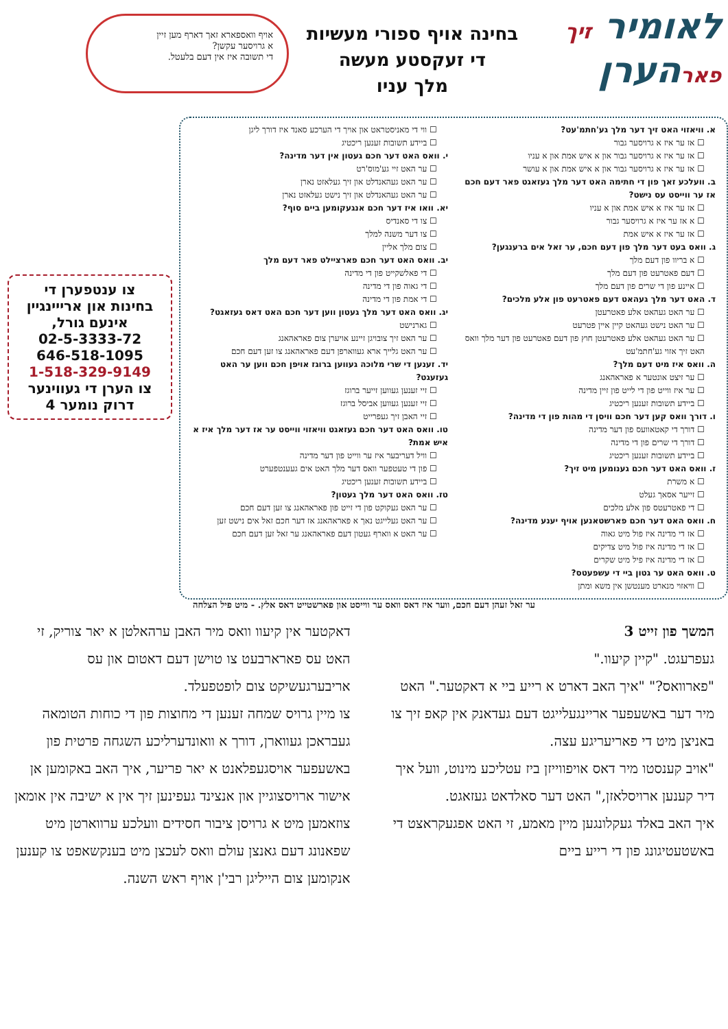לאומיר זיך
פארהערן
בחינה אויף ספורי מעשיות
די זעקסטע מעשה
מלך עניו
אויף וואספארא זאך דארף מען זיין
א גרויסער עקשן?
די תשובה איז אין דעם בלעטל.
א. וויאזוי האט זיך דער מלך גע'חתמ'עט?
☐ אז ער איז א גרויסער גבור
☐ אז ער איז א גרויסער גבור און א איש אמת און א עניו
☐ אז ער איז א גרויסער גבור און א איש אמת און א עושר
ב. וועלכע זאך פון די חתימה האט דער מלך געזאגט פאר דעם חכם אז ער ווייסט עס נישט?
☐ אז ער איז א איש אמת און א עניו
☐ א אז ער איז א גרויסער גבור
☐ אז ער איז א איש אמת
ג. וואס בעט דער מלך פון דעם חכם, ער זאל אים ברענגען?
☐ א בריוו פון דעם מלך
☐ דעם פאטרעט פון דעם מלך
☐ איינע פון די שרים פון דעם מלך
ד. האט דער מלך געהאט דעם פאטרעט פון אלע מלכים?
☐ ער האט געהאט אלע פאטרעטן
☐ ער האט נישט געהאט קיין איין פטרעט
☐ ער האט געהאט אלע פאטרעטן חוץ פון דעם פאטרעט פון דער מלך וואס האט זיך אזוי גע'חתמ'עט
ה. וואס איז מיט דעם מלך?
☐ ער זיצט אונטער א פאראהאנג
☐ ער איז ווייט פון די לייט פון זיין מדינה
☐ ביידע תשובות זענען ריכטיג
ו. דורך וואס קען דער חכם וויסן די מהות פון די מדינה?
☐ דורך די קאטאוועס פון דער מדינה
☐ דורך די שרים פון די מדינה
☐ ביידע תשובות זענען ריכטיג
ז. וואס האט דער חכם גענומען מיט זיך?
☐ א משרת
☐ זייער אסאך געלט
☐ די פאטרעטס פון אלע מלכים
ח. וואס האט דער חכם פארשטאנען אויף יענע מדינה?
☐ אז די מדינה איז פול מיט גאוה
☐ אז די מדינה איז פול מיט צדיקים
☐ אז די מדינה איז פיל מיט שקרים
ט. וואס האט ער גטון ביי די עשפעטס?
☐ וויאזוי מנארט מענטשן אין משא ומתן
☐ ווי די מאניסטראט און אויך די הערכע סאנד איז דורך ליגן
☐ ביידע תשובות זענען ריכטיג
י. וואס האט דער חכם געטון אין דער מדינה?
☐ ער האט זיי גע'מוס'רט
☐ ער האט געהאנדלט און זיך געלאזט נארן
☐ ער האט געהאנדלט און זיך נישט געלאזט נארן
יא. וואו איז דער חכם אנגעקומען ביים סוף?
☐ צו די סאנדיס
☐ צו דער משנה למלך
☐ צום מלך אליין
יב. וואס האט דער חכם פארציילט פאר דעם מלך
☐ די פאלשקייט פון די מדינה
☐ די גאוה פון די מדינה
☐ די אמת פון די מדינה
יג. וואס האט דער מלך געטון ווען דער חכם האט דאס געזאגט?
☐ גארנישט
☐ ער האט זיך צובויגן זיינע אויערן צום פאראהאנג
☐ ער האט גלייך ארא געווארפן דעם פאראהאנג צו זען דעם חכם
יד. זענען די שרי מלוכה געווען ברוגז אויפן חכם ווען ער האט געזעגט?
☐ זיי זענען געווען זייער ברוגז
☐ זיי זענען געווען אביסל ברוגז
☐ זיי האבן זיך געפרייט
טו. וואס האט דער חכם געזאגט וויאזוי ווייסט ער אז דער מלך איז א איש אמת?
☐ וויל דעריבער איז ער ווייט פון דער מדינה
☐ פון די טעטפער וואס דער מלך האט אים געענטפערט
☐ ביידע תשובות זענען ריכטיג
טז. וואס האט דער מלך געטון?
☐ ער האט געקוקט פון די זייט פון פאראהאנג צו זען דעם חכם
☐ ער האט געלייגט נאך א פאראהאנג אז דער חכם זאל אים נישט זען
☐ ער האט א ווארף געטון דעם פאראהאנג ער זאל זען דעם חכם
צו ענטפערן די
בחינות און ארייינגיין
אינעם גורל,
02-5-3333-72
646-518-1095
1-518-329-9149
צו הערן די געווינער
דרוק נומער 4
ער זאל זעהן דעם חכם, ווער איז דאס וואס ער ווייסט און פארשטייט דאס אלץ. - מיט פיל הצלחה
המשך פון זייט 3
געפרעגט. "קיין קיעוו."
"פארוואס?" "איך האב דארט א רייע ביי א דאקטער." האט מיר דער באשעפער אריינגעלייגט דעם געדאנק אין קאפ זיך צו באניצן מיט די פאריעריגע עצה.
"אויב קענסטו מיר דאס אויפווייזן ביז עטליכע מינוט, וועל איך דיר קענען ארויסלאזן," האט דער סאלדאט געזאגט.
איך האב באלד געקלונגען מיין מאמע, זי האט אפגעקראצט די באשטעטיגונג פון די רייע ביים
דאקטער אין קיעוו וואס מיר האבן ערהאלטן א יאר צוריק, זי האט עס פארארבעט צו טוישן דעם דאטום און עס אריבערגעשיקט צום לופטפעלד.
צו מיין גרויס שמחה זענען די מחוצות פון די כוחות הטומאה געבראכן געווארן, דורך א וואונדערליכע השגחה פרטית פון באשעפער אויסגעפלאנט א יאר פריער, איך האב באקומען אן אישור ארויסצוגיין און אנצינד געפינען זיך אין א ישיבה אין אומאן צוזאמען מיט א גרויסן ציבור חסידים וועלכע ערווארטן מיט שפאנונג דעם גאנצן עולם וואס לעכצן מיט בענקשאפט צו קענען אנקומען צום הייליגן רבי'ן אויף ראש השנה.